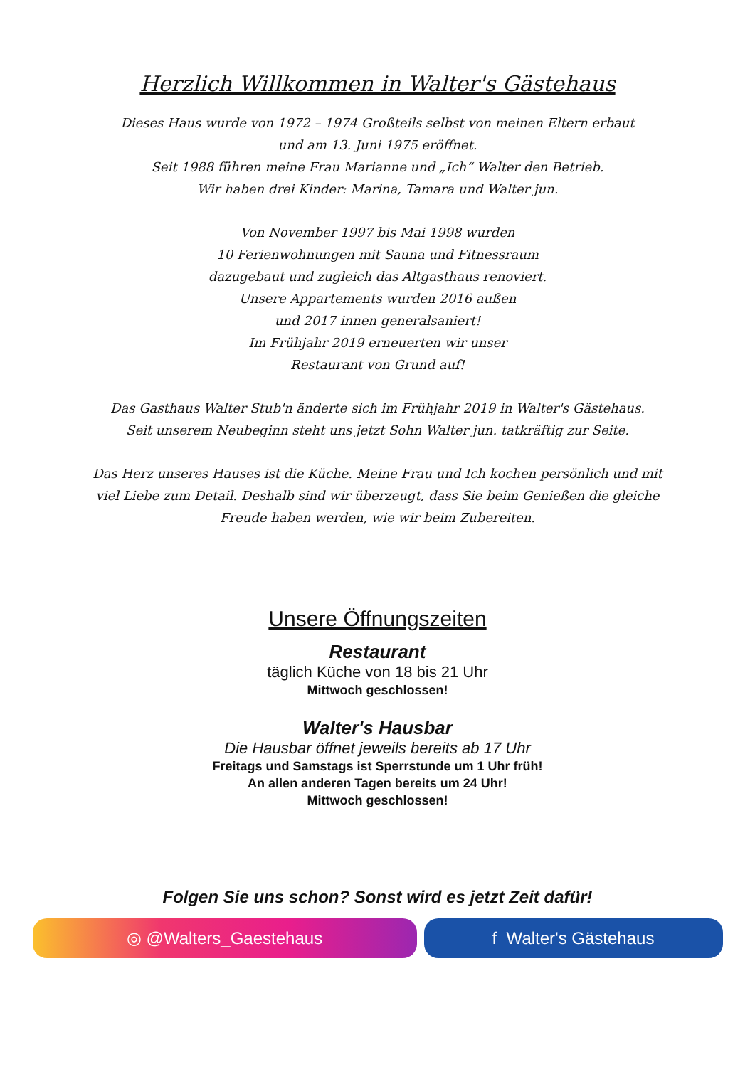Herzlich Willkommen in Walter's Gästehaus
Dieses Haus wurde von 1972 – 1974 Großteils selbst von meinen Eltern erbaut
und am 13. Juni 1975 eröffnet.
Seit 1988 führen meine Frau Marianne und „Ich“ Walter den Betrieb.
Wir haben drei Kinder: Marina, Tamara und Walter jun.
Von November 1997 bis Mai 1998 wurden
10 Ferienwohnungen mit Sauna und Fitnessraum
dazugebaut und zugleich das Altgasthaus renoviert.
Unsere Appartements wurden 2016 außen
und 2017 innen generalsaniert!
Im Frühjahr 2019 erneuerten wir unser
Restaurant von Grund auf!
Das Gasthaus Walter Stub'n änderte sich im Frühjahr 2019 in Walter's Gästehaus.
Seit unserem Neubeginn steht uns jetzt Sohn Walter jun. tatkräftig zur Seite.
Das Herz unseres Hauses ist die Küche. Meine Frau und Ich kochen persönlich und mit
viel Liebe zum Detail. Deshalb sind wir überzeugt, dass Sie beim Genießen die gleiche
Freude haben werden, wie wir beim Zubereiten.
Unsere Öffnungszeiten
Restaurant
täglich Küche von 18 bis 21 Uhr
Mittwoch geschlossen!
Walter's Hausbar
Die Hausbar öffnet jeweils bereits ab 17 Uhr
Freitags und Samstags ist Sperrstunde um 1 Uhr früh!
An allen anderen Tagen bereits um 24 Uhr!
Mittwoch geschlossen!
Folgen Sie uns schon? Sonst wird es jetzt Zeit dafür!
◎ @Walters_Gaestehaus f Walter's Gästehaus